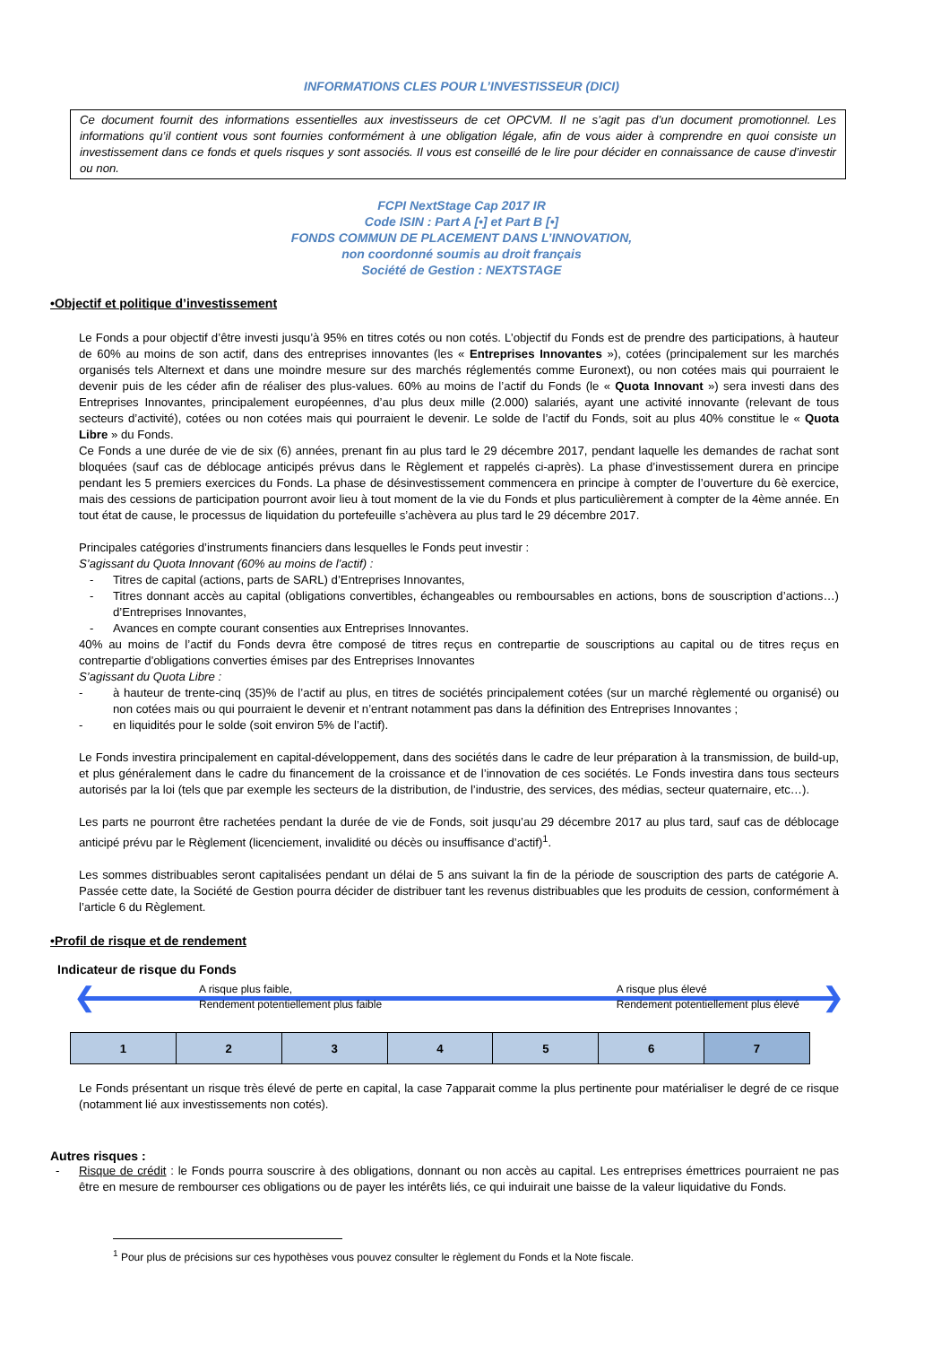INFORMATIONS CLES POUR L’INVESTISSEUR (DICI)
Ce document fournit des informations essentielles aux investisseurs de cet OPCVM. Il ne s’agit pas d’un document promotionnel. Les informations qu’il contient vous sont fournies conformément à une obligation légale, afin de vous aider à comprendre en quoi consiste un investissement dans ce fonds et quels risques y sont associés. Il vous est conseillé de le lire pour décider en connaissance de cause d’investir ou non.
FCPI NextStage Cap 2017 IR
Code ISIN : Part A [•] et Part B [•]
FONDS COMMUN DE PLACEMENT DANS L’INNOVATION,
non coordonné soumis au droit français
Société de Gestion : NEXTSTAGE
•Objectif et politique d’investissement
Le Fonds a pour objectif d’être investi jusqu’à 95% en titres cotés ou non cotés. L’objectif du Fonds est de prendre des participations, à hauteur de 60% au moins de son actif, dans des entreprises innovantes (les « Entreprises Innovantes »), cotées (principalement sur les marchés organisés tels Alternext et dans une moindre mesure sur des marchés réglementés comme Euronext), ou non cotées mais qui pourraient le devenir puis de les céder afin de réaliser des plus-values. 60% au moins de l’actif du Fonds (le « Quota Innovant ») sera investi dans des Entreprises Innovantes, principalement européennes, d’au plus deux mille (2.000) salariés, ayant une activité innovante (relevant de tous secteurs d’activité), cotées ou non cotées mais qui pourraient le devenir. Le solde de l’actif du Fonds, soit au plus 40% constitue le « Quota Libre » du Fonds.
Ce Fonds a une durée de vie de six (6) années, prenant fin au plus tard le 29 décembre 2017, pendant laquelle les demandes de rachat sont bloquées (sauf cas de déblocage anticipés prévus dans le Règlement et rappelés ci-après). La phase d’investissement durera en principe pendant les 5 premiers exercices du Fonds. La phase de désinvestissement commencera en principe à compter de l’ouverture du 6è exercice, mais des cessions de participation pourront avoir lieu à tout moment de la vie du Fonds et plus particulièrement à compter de la 4ème année. En tout état de cause, le processus de liquidation du portefeuille s’achèvera au plus tard le 29 décembre 2017.
Principales catégories d’instruments financiers dans lesquelles le Fonds peut investir :
S’agissant du Quota Innovant (60% au moins de l’actif) :
- Titres de capital (actions, parts de SARL) d’Entreprises Innovantes,
- Titres donnant accès au capital (obligations convertibles, échangeables ou remboursables en actions, bons de souscription d’actions…) d’Entreprises Innovantes,
- Avances en compte courant consenties aux Entreprises Innovantes.
40% au moins de l’actif du Fonds devra être composé de titres reçus en contrepartie de souscriptions au capital ou de titres reçus en contrepartie d'obligations converties émises par des Entreprises Innovantes
S’agissant du Quota Libre :
- à hauteur de trente-cinq (35)% de l’actif au plus, en titres de sociétés principalement cotées (sur un marché règlementé ou organisé) ou non cotées mais ou qui pourraient le devenir et n’entrant notamment pas dans la définition des Entreprises Innovantes ;
- en liquidités pour le solde (soit environ 5% de l’actif).
Le Fonds investira principalement en capital-développement, dans des sociétés dans le cadre de leur préparation à la transmission, de build-up, et plus généralement dans le cadre du financement de la croissance et de l’innovation de ces sociétés. Le Fonds investira dans tous secteurs autorisés par la loi (tels que par exemple les secteurs de la distribution, de l’industrie, des services, des médias, secteur quaternaire, etc…).
Les parts ne pourront être rachetées pendant la durée de vie de Fonds, soit jusqu’au 29 décembre 2017 au plus tard, sauf cas de déblocage anticipé prévu par le Règlement (licenciement, invalidité ou décès ou insuffisance d’actif)<sup>1</sup>.
Les sommes distribuables seront capitalisées pendant un délai de 5 ans suivant la fin de la période de souscription des parts de catégorie A. Passée cette date, la Société de Gestion pourra décider de distribuer tant les revenus distribuables que les produits de cession, conformément à l’article 6 du Règlement.
•Profil de risque et de rendement
Indicateur de risque du Fonds
❮ ❯
A risque plus faible,
Rendement potentiellement plus faible A risque plus élevé
Rendement potentiellement plus élevé
| 1 | 2 | 3 | 4 | 5 | 6 | 7 |
Le Fonds présentant un risque très élevé de perte en capital, la case 7apparait comme la plus pertinente pour matérialiser le degré de ce risque (notamment lié aux investissements non cotés).
Autres risques :
- Risque de crédit : le Fonds pourra souscrire à des obligations, donnant ou non accès au capital. Les entreprises émettrices pourraient ne pas être en mesure de rembourser ces obligations ou de payer les intérêts liés, ce qui induirait une baisse de la valeur liquidative du Fonds.
<sup>1</sup> Pour plus de précisions sur ces hypothèses vous pouvez consulter le règlement du Fonds et la Note fiscale.